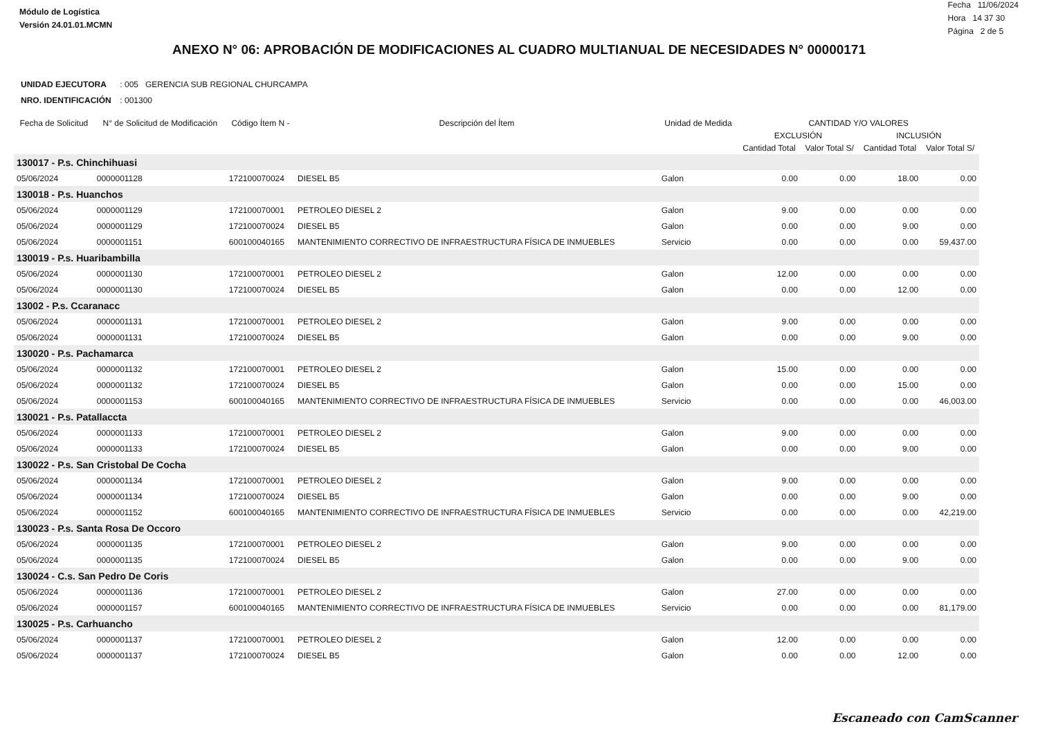Módulo de Logística
Versión 24.01.01.MCMN
Fecha 11/06/2024
Hora 14 37 30
Página 2 de 5
ANEXO N° 06: APROBACIÓN DE MODIFICACIONES AL CUADRO MULTIANUAL DE NECESIDADES N° 00000171
UNIDAD EJECUTORA : 005 GERENCIA SUB REGIONAL CHURCAMPA
NRO. IDENTIFICACIÓN : 001300
| Fecha de Solicitud | N° de Solicitud de Modificación | Código Ítem N - | Descripción del Ítem | Unidad de Medida | CANTIDAD Y/O VALORES | | | |
| --- | --- | --- | --- | --- | --- | --- | --- | --- |
| | | | | | EXCLUSIÓN | | INCLUSIÓN | |
| | | | | | Cantidad Total | Valor Total S/ | Cantidad Total | Valor Total S/ |
| 130017 - P.s. Chinchihuasi | | | | | | | | |
| 05/06/2024 | 0000001128 | 172100070024 | DIESEL B5 | Galon | 0.00 | 0.00 | 18.00 | 0.00 |
| 130018 - P.s. Huanchos | | | | | | | | |
| 05/06/2024 | 0000001129 | 172100070001 | PETROLEO DIESEL 2 | Galon | 9.00 | 0.00 | 0.00 | 0.00 |
| 05/06/2024 | 0000001129 | 172100070024 | DIESEL B5 | Galon | 0.00 | 0.00 | 9.00 | 0.00 |
| 05/06/2024 | 0000001151 | 600100040165 | MANTENIMIENTO CORRECTIVO DE INFRAESTRUCTURA FÍSICA DE INMUEBLES | Servicio | 0.00 | 0.00 | 0.00 | 59,437.00 |
| 130019 - P.s. Huaribambilla | | | | | | | | |
| 05/06/2024 | 0000001130 | 172100070001 | PETROLEO DIESEL 2 | Galon | 12.00 | 0.00 | 0.00 | 0.00 |
| 05/06/2024 | 0000001130 | 172100070024 | DIESEL B5 | Galon | 0.00 | 0.00 | 12.00 | 0.00 |
| 13002 - P.s. Ccaranacc | | | | | | | | |
| 05/06/2024 | 0000001131 | 172100070001 | PETROLEO DIESEL 2 | Galon | 9.00 | 0.00 | 0.00 | 0.00 |
| 05/06/2024 | 0000001131 | 172100070024 | DIESEL B5 | Galon | 0.00 | 0.00 | 9.00 | 0.00 |
| 130020 - P.s. Pachamarca | | | | | | | | |
| 05/06/2024 | 0000001132 | 172100070001 | PETROLEO DIESEL 2 | Galon | 15.00 | 0.00 | 0.00 | 0.00 |
| 05/06/2024 | 0000001132 | 172100070024 | DIESEL B5 | Galon | 0.00 | 0.00 | 15.00 | 0.00 |
| 05/06/2024 | 0000001153 | 600100040165 | MANTENIMIENTO CORRECTIVO DE INFRAESTRUCTURA FÍSICA DE INMUEBLES | Servicio | 0.00 | 0.00 | 0.00 | 46,003.00 |
| 130021 - P.s. Patallaccta | | | | | | | | |
| 05/06/2024 | 0000001133 | 172100070001 | PETROLEO DIESEL 2 | Galon | 9.00 | 0.00 | 0.00 | 0.00 |
| 05/06/2024 | 0000001133 | 172100070024 | DIESEL B5 | Galon | 0.00 | 0.00 | 9.00 | 0.00 |
| 130022 - P.s. San Cristobal De Cocha | | | | | | | | |
| 05/06/2024 | 0000001134 | 172100070001 | PETROLEO DIESEL 2 | Galon | 9.00 | 0.00 | 0.00 | 0.00 |
| 05/06/2024 | 0000001134 | 172100070024 | DIESEL B5 | Galon | 0.00 | 0.00 | 9.00 | 0.00 |
| 05/06/2024 | 0000001152 | 600100040165 | MANTENIMIENTO CORRECTIVO DE INFRAESTRUCTURA FÍSICA DE INMUEBLES | Servicio | 0.00 | 0.00 | 0.00 | 42,219.00 |
| 130023 - P.s. Santa Rosa De Occoro | | | | | | | | |
| 05/06/2024 | 0000001135 | 172100070001 | PETROLEO DIESEL 2 | Galon | 9.00 | 0.00 | 0.00 | 0.00 |
| 05/06/2024 | 0000001135 | 172100070024 | DIESEL B5 | Galon | 0.00 | 0.00 | 9.00 | 0.00 |
| 130024 - C.s. San Pedro De Coris | | | | | | | | |
| 05/06/2024 | 0000001136 | 172100070001 | PETROLEO DIESEL 2 | Galon | 27.00 | 0.00 | 0.00 | 0.00 |
| 05/06/2024 | 0000001157 | 600100040165 | MANTENIMIENTO CORRECTIVO DE INFRAESTRUCTURA FÍSICA DE INMUEBLES | Servicio | 0.00 | 0.00 | 0.00 | 81,179.00 |
| 130025 - P.s. Carhuancho | | | | | | | | |
| 05/06/2024 | 0000001137 | 172100070001 | PETROLEO DIESEL 2 | Galon | 12.00 | 0.00 | 0.00 | 0.00 |
| 05/06/2024 | 0000001137 | 172100070024 | DIESEL B5 | Galon | 0.00 | 0.00 | 12.00 | 0.00 |
Escaneado con CamScanner